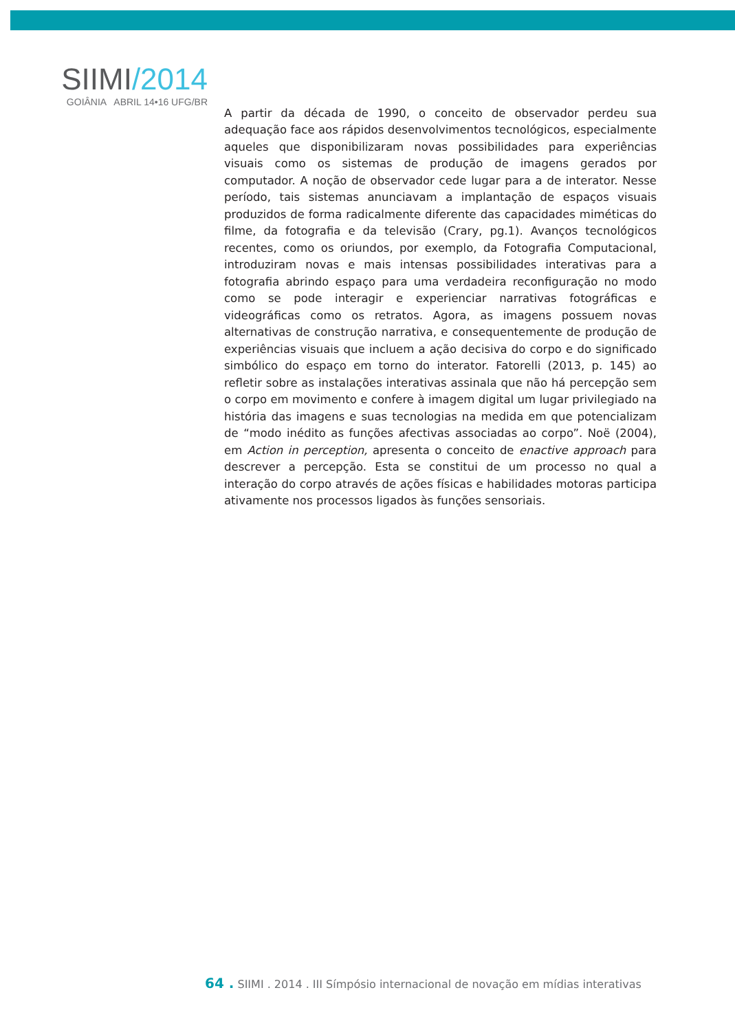SIIMI/2014
GOIÂNIA ABRIL 14•16 UFG/BR
A partir da década de 1990, o conceito de observador perdeu sua adequação face aos rápidos desenvolvimentos tecnológicos, especialmente aqueles que disponibilizaram novas possibilidades para experiências visuais como os sistemas de produção de imagens gerados por computador. A noção de observador cede lugar para a de interator. Nesse período, tais sistemas anunciavam a implantação de espaços visuais produzidos de forma radicalmente diferente das capacidades miméticas do filme, da fotografia e da televisão (Crary, pg.1). Avanços tecnológicos recentes, como os oriundos, por exemplo, da Fotografia Computacional, introduziram novas e mais intensas possibilidades interativas para a fotografia abrindo espaço para uma verdadeira reconfiguração no modo como se pode interagir e experienciar narrativas fotográficas e videográficas como os retratos. Agora, as imagens possuem novas alternativas de construção narrativa, e consequentemente de produção de experiências visuais que incluem a ação decisiva do corpo e do significado simbólico do espaço em torno do interator. Fatorelli (2013, p. 145) ao refletir sobre as instalações interativas assinala que não há percepção sem o corpo em movimento e confere à imagem digital um lugar privilegiado na história das imagens e suas tecnologias na medida em que potencializam de “modo inédito as funções afectivas associadas ao corpo”. Noë (2004), em Action in perception, apresenta o conceito de enactive approach para descrever a percepção. Esta se constitui de um processo no qual a interação do corpo através de ações físicas e habilidades motoras participa ativamente nos processos ligados às funções sensoriais.
64 . SIIMI . 2014 . III Símpósio internacional de novação em mídias interativas